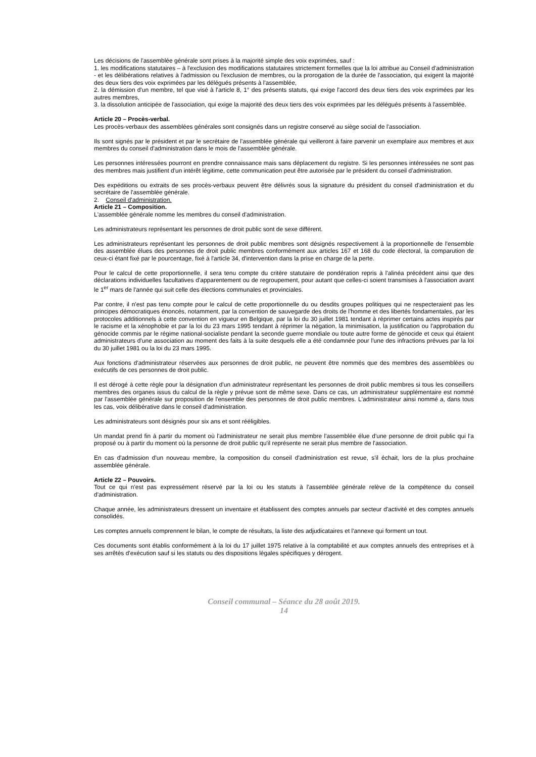Les décisions de l'assemblée générale sont prises à la majorité simple des voix exprimées, sauf :
1. les modifications statutaires – à l'exclusion des modifications statutaires strictement formelles que la loi attribue au Conseil d'administration - et les délibérations relatives à l'admission ou l'exclusion de membres, ou la prorogation de la durée de l'association, qui exigent la majorité des deux tiers des voix exprimées par les délégués présents à l'assemblée,
2. la démission d'un membre, tel que visé à l'article 8, 1° des présents statuts, qui exige l'accord des deux tiers des voix exprimées par les autres membres,
3. la dissolution anticipée de l'association, qui exige la majorité des deux tiers des voix exprimées par les délégués présents à l'assemblée.
Article 20 – Procès-verbal.
Les procès-verbaux des assemblées générales sont consignés dans un registre conservé au siège social de l'association.
Ils sont signés par le président et par le secrétaire de l'assemblée générale qui veilleront à faire parvenir un exemplaire aux membres et aux membres du conseil d'administration dans le mois de l'assemblée générale.
Les personnes intéressées pourront en prendre connaissance mais sans déplacement du registre. Si les personnes intéressées ne sont pas des membres mais justifient d'un intérêt légitime, cette communication peut être autorisée par le président du conseil d'administration.
Des expéditions ou extraits de ses procès-verbaux peuvent être délivrés sous la signature du président du conseil d'administration et du secrétaire de l'assemblée générale.
2. Conseil d'administration.
Article 21 – Composition.
L'assemblée générale nomme les membres du conseil d'administration.
Les administrateurs représentant les personnes de droit public sont de sexe différent.
Les administrateurs représentant les personnes de droit public membres sont désignés respectivement à la proportionnelle de l'ensemble des assemblée élues des personnes de droit public membres conformément aux articles 167 et 168 du code électoral, la comparution de ceux-ci étant fixé par le pourcentage, fixé à l'article 34, d'intervention dans la prise en charge de la perte.
Pour le calcul de cette proportionnelle, il sera tenu compte du critère statutaire de pondération repris à l'alinéa précédent ainsi que des déclarations individuelles facultatives d'apparentement ou de regroupement, pour autant que celles-ci soient transmises à l'association avant le 1<sup>er</sup> mars de l'année qui suit celle des élections communales et provinciales.
Par contre, il n'est pas tenu compte pour le calcul de cette proportionnelle du ou desdits groupes politiques qui ne respecteraient pas les principes démocratiques énoncés, notamment, par la convention de sauvegarde des droits de l'homme et des libertés fondamentales, par les protocoles additionnels à cette convention en vigueur en Belgique, par la loi du 30 juillet 1981 tendant à réprimer certains actes inspirés par le racisme et la xénophobie et par la loi du 23 mars 1995 tendant à réprimer la négation, la minimisation, la justification ou l'approbation du génocide commis par le régime national-socialiste pendant la seconde guerre mondiale ou toute autre forme de génocide et ceux qui étaient administrateurs d'une association au moment des faits à la suite desquels elle a été condamnée pour l'une des infractions prévues par la loi du 30 juillet 1981 ou la loi du 23 mars 1995.
Aux fonctions d'administrateur réservées aux personnes de droit public, ne peuvent être nommés que des membres des assemblées ou exécutifs de ces personnes de droit public.
Il est dérogé à cette règle pour la désignation d'un administrateur représentant les personnes de droit public membres si tous les conseillers membres des organes issus du calcul de la règle y prévue sont de même sexe. Dans ce cas, un administrateur supplémentaire est nommé par l'assemblée générale sur proposition de l'ensemble des personnes de droit public membres. L'administrateur ainsi nommé a, dans tous les cas, voix délibérative dans le conseil d'administration.
Les administrateurs sont désignés pour six ans et sont rééligibles.
Un mandat prend fin à partir du moment où l'administrateur ne serait plus membre l'assemblée élue d'une personne de droit public qui l'a proposé ou à partir du moment où la personne de droit public qu'il représente ne serait plus membre de l'association.
En cas d'admission d'un nouveau membre, la composition du conseil d'administration est revue, s'il échait, lors de la plus prochaine assemblée générale.
Article 22 – Pouvoirs.
Tout ce qui n'est pas expressément réservé par la loi ou les statuts à l'assemblée générale relève de la compétence du conseil d'administration.
Chaque année, les administrateurs dressent un inventaire et établissent des comptes annuels par secteur d'activité et des comptes annuels consolidés.
Les comptes annuels comprennent le bilan, le compte de résultats, la liste des adjudicataires et l'annexe qui forment un tout.
Ces documents sont établis conformément à la loi du 17 juillet 1975 relative à la comptabilité et aux comptes annuels des entreprises et à ses arrêtés d'exécution sauf si les statuts ou des dispositions légales spécifiques y dérogent.
Conseil communal – Séance du 28 août 2019.
14